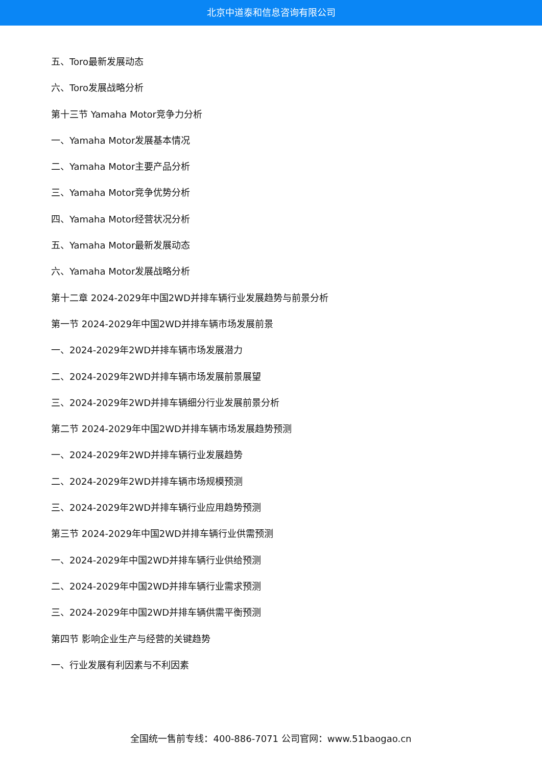北京中道泰和信息咨询有限公司
五、Toro最新发展动态
六、Toro发展战略分析
第十三节 Yamaha Motor竞争力分析
一、Yamaha Motor发展基本情况
二、Yamaha Motor主要产品分析
三、Yamaha Motor竞争优势分析
四、Yamaha Motor经营状况分析
五、Yamaha Motor最新发展动态
六、Yamaha Motor发展战略分析
第十二章 2024-2029年中国2WD并排车辆行业发展趋势与前景分析
第一节 2024-2029年中国2WD并排车辆市场发展前景
一、2024-2029年2WD并排车辆市场发展潜力
二、2024-2029年2WD并排车辆市场发展前景展望
三、2024-2029年2WD并排车辆细分行业发展前景分析
第二节 2024-2029年中国2WD并排车辆市场发展趋势预测
一、2024-2029年2WD并排车辆行业发展趋势
二、2024-2029年2WD并排车辆市场规模预测
三、2024-2029年2WD并排车辆行业应用趋势预测
第三节 2024-2029年中国2WD并排车辆行业供需预测
一、2024-2029年中国2WD并排车辆行业供给预测
二、2024-2029年中国2WD并排车辆行业需求预测
三、2024-2029年中国2WD并排车辆供需平衡预测
第四节 影响企业生产与经营的关键趋势
一、行业发展有利因素与不利因素
全国统一售前专线：400-886-7071 公司官网：www.51baogao.cn